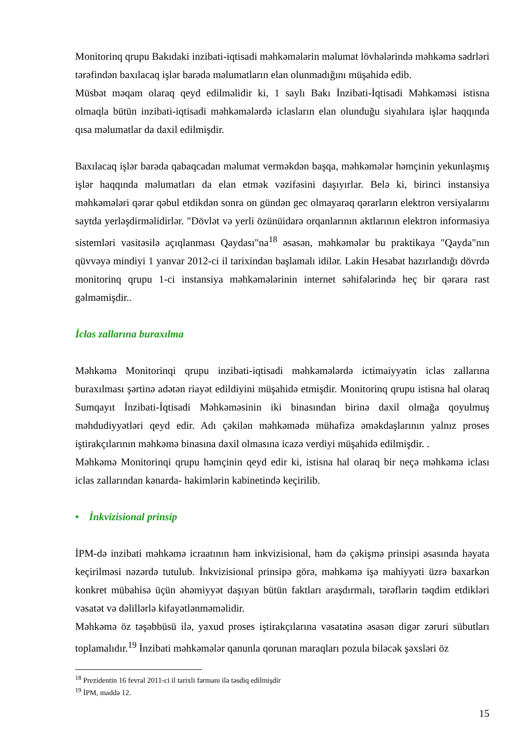Monitorinq qrupu Bakıdaki inzibati-iqtisadi məhkəmələrin məlumat lövhələrində məhkəmə sədrləri tərəfindən baxılacaq işlər barədə məlumatların elan olunmadığını müşahidə edib.
Müsbət məqam olaraq qeyd edilməlidir ki, 1 saylı Bakı İnzibati-İqtisadi Məhkəməsi istisna olmaqla bütün inzibati-iqtisadi məhkəmələrdə iclasların elan olunduğu siyahılara işlər haqqında qısa məlumatlar da daxil edilmişdir.
Baxılacaq işlər barəda qabaqcadan məlumat verməkdən başqa, məhkəmələr həmçinin yekunlaşmış işlər haqqında məlumatları da elan etmək vəzifəsini daşıyırlar. Belə ki, birinci instansiya məhkəmələri qərar qəbul etdikdən sonra on gündən gec olmayaraq qərarların elektron versiyalarını saytda yerləşdirməlidirlər. "Dövlət və yerli özünüidarə orqanlarının aktlarının elektron informasiya sistemləri vasitəsilə açıqlanması Qaydası"na<sup>18</sup> əsasən, məhkəmələr bu praktikaya "Qayda"nın qüvvəyə mindiyi 1 yanvar 2012-ci il tarixindən başlamalı idilər. Lakin Hesabat hazırlandığı dövrdə monitorinq qrupu 1-ci instansiya məhkəmələrinin internet səhifələrində heç bir qərara rast gəlməmişdir..
İclas zallarına buraxılma
Məhkəmə Monitorinqi qrupu inzibati-iqtisadi məhkəmələrdə ictimaiyyətin iclas zallarına buraxılması şərtinə adətən riayət edildiyini müşahidə etmişdir. Monitorinq qrupu istisna hal olaraq Sumqayıt İnzibati-İqtisadi Məhkəməsinin iki binasından birinə daxil olmağa qoyulmuş məhdudiyyətləri qeyd edir. Adı çəkilən məhkəmədə mühafizə əməkdaşlarının yalnız proses iştirakçılarının məhkəmə binasına daxil olmasına icazə verdiyi müşahidə edilmişdir. .
Məhkəmə Monitorinqi qrupu həmçinin qeyd edir ki, istisna hal olaraq bir neçə məhkəmə iclası iclas zallarından kənarda- hakimlərin kabinetində keçirilib.
• İnkvizisional prinsip
İPM-də inzibati məhkəmə icraatının həm inkvizisional, həm də çəkişmə prinsipi əsasında həyata keçirilməsi nəzərdə tutulub. İnkvizisional prinsipə görə, məhkəmə işə mahiyyəti üzrə baxarkən konkret mübahisə üçün əhəmiyyət daşıyan bütün faktları araşdırmalı, tərəflərin təqdim etdikləri vəsatət və dəlillərlə kifayətlənməməlidir.
Məhkəmə öz təşəbbüsü ilə, yaxud proses iştirakçılarına vəsatətinə əsasən digər zəruri sübutları toplamalıdır.<sup>19</sup> İnzibati məhkəmələr qanunla qorunan maraqları pozula biləcək şəxsləri öz
<sup>18</sup> Prezidentin 16 fevral 2011-ci il tarixli fərmanı ilə təsdiq edilmişdir
<sup>19</sup> İPM, maddə 12.
15